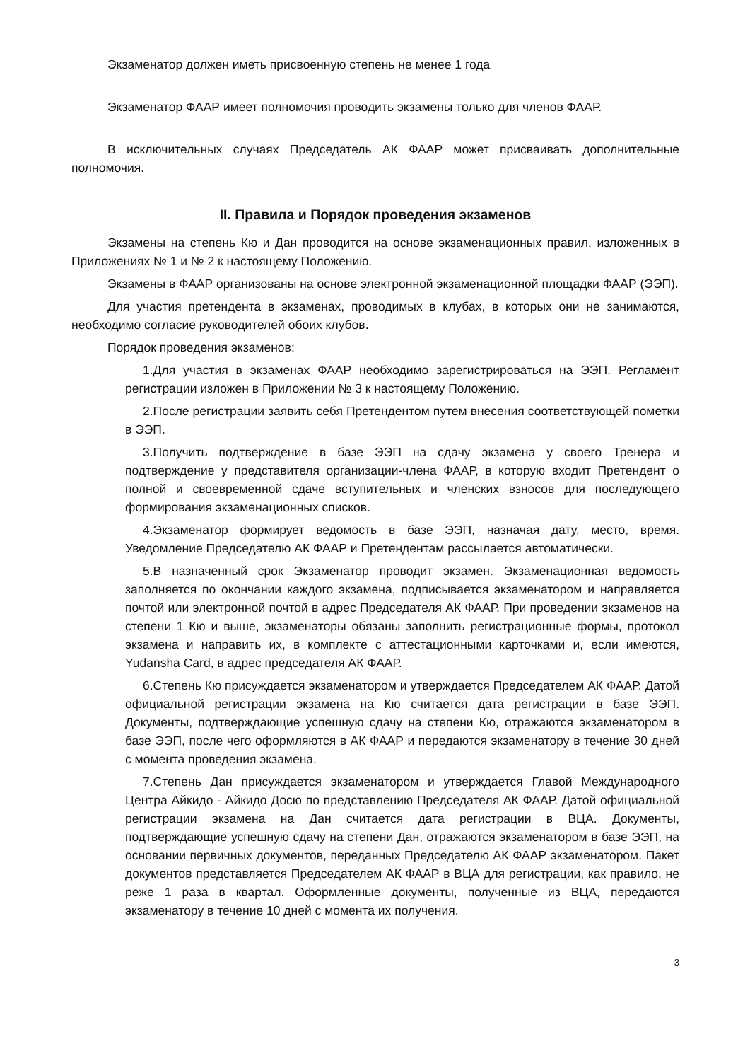Экзаменатор должен иметь присвоенную степень не менее 1 года
Экзаменатор ФААР имеет полномочия проводить экзамены только для членов ФААР.
В исключительных случаях Председатель АК ФААР может присваивать дополнительные полномочия.
II. Правила и Порядок проведения экзаменов
Экзамены на степень Кю и Дан проводится на основе экзаменационных правил, изложенных в Приложениях № 1 и № 2 к настоящему Положению.
Экзамены в ФААР организованы на основе электронной экзаменационной площадки ФААР (ЭЭП).
Для участия претендента в экзаменах, проводимых в клубах, в которых они не занимаются, необходимо согласие руководителей обоих клубов.
Порядок проведения экзаменов:
1.Для участия в экзаменах ФААР необходимо зарегистрироваться на ЭЭП. Регламент регистрации изложен в Приложении № 3 к настоящему Положению.
2.После регистрации заявить себя Претендентом путем внесения соответствующей пометки в ЭЭП.
3.Получить подтверждение в базе ЭЭП на сдачу экзамена у своего Тренера и подтверждение у представителя организации-члена ФААР, в которую входит Претендент о полной и своевременной сдаче вступительных и членских взносов для последующего формирования экзаменационных списков.
4.Экзаменатор формирует ведомость в базе ЭЭП, назначая дату, место, время. Уведомление Председателю АК ФААР и Претендентам рассылается автоматически.
5.В назначенный срок Экзаменатор проводит экзамен. Экзаменационная ведомость заполняется по окончании каждого экзамена, подписывается экзаменатором и направляется почтой или электронной почтой в адрес Председателя АК ФААР. При проведении экзаменов на степени 1 Кю и выше, экзаменаторы обязаны заполнить регистрационные формы, протокол экзамена и направить их, в комплекте с аттестационными карточками и, если имеются, Yudansha Card, в адрес председателя АК ФААР.
6.Степень Кю присуждается экзаменатором и утверждается Председателем АК ФААР. Датой официальной регистрации экзамена на Кю считается дата регистрации в базе ЭЭП. Документы, подтверждающие успешную сдачу на степени Кю, отражаются экзаменатором в базе ЭЭП, после чего оформляются в АК ФААР и передаются экзаменатору в течение 30 дней с момента проведения экзамена.
7.Степень Дан присуждается экзаменатором и утверждается Главой Международного Центра Айкидо - Айкидо Досю по представлению Председателя АК ФААР. Датой официальной регистрации экзамена на Дан считается дата регистрации в ВЦА. Документы, подтверждающие успешную сдачу на степени Дан, отражаются экзаменатором в базе ЭЭП, на основании первичных документов, переданных Председателю АК ФААР экзаменатором. Пакет документов представляется Председателем АК ФААР в ВЦА для регистрации, как правило, не реже 1 раза в квартал. Оформленные документы, полученные из ВЦА, передаются экзаменатору в течение 10 дней с момента их получения.
3